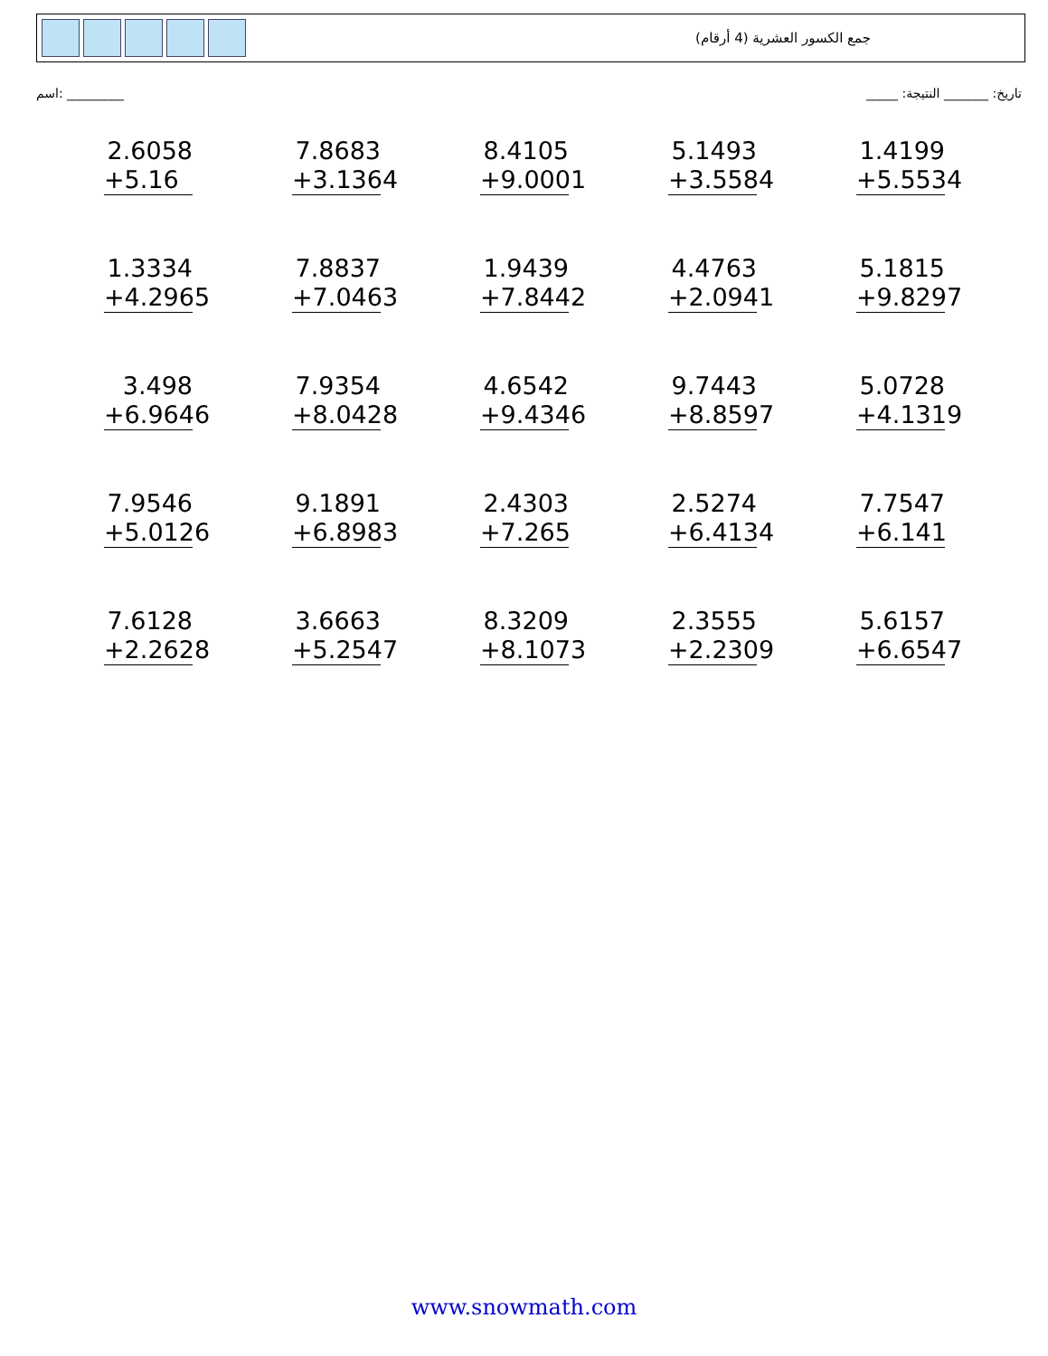جمع الكسور العشرية (4 أرقام)
اسم: _________ _____ :تاريخ: _______ النتيجة
| 2.6058 +5.16 | 7.8683 +3.1364 | 8.4105 +9.0001 | 5.1493 +3.5584 | 1.4199 +5.5534 |
| 1.3334 +4.2965 | 7.8837 +7.0463 | 1.9439 +7.8442 | 4.4763 +2.0941 | 5.1815 +9.8297 |
| 3.498 +6.9646 | 7.9354 +8.0428 | 4.6542 +9.4346 | 9.7443 +8.8597 | 5.0728 +4.1319 |
| 7.9546 +5.0126 | 9.1891 +6.8983 | 2.4303 +7.265 | 2.5274 +6.4134 | 7.7547 +6.141 |
| 7.6128 +2.2628 | 3.6663 +5.2547 | 8.3209 +8.1073 | 2.3555 +2.2309 | 5.6157 +6.6547 |
www.snowmath.com